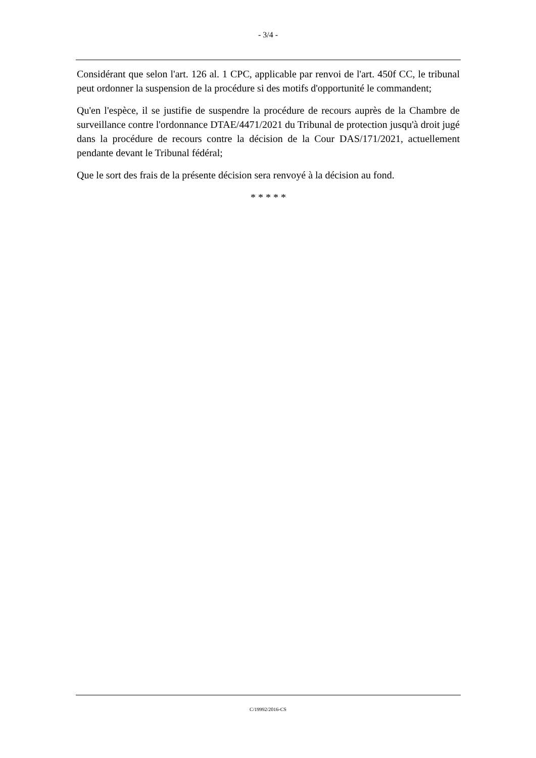- 3/4 -
Considérant que selon l'art. 126 al. 1 CPC, applicable par renvoi de l'art. 450f CC, le tribunal peut ordonner la suspension de la procédure si des motifs d'opportunité le commandent;
Qu'en l'espèce, il se justifie de suspendre la procédure de recours auprès de la Chambre de surveillance contre l'ordonnance DTAE/4471/2021 du Tribunal de protection jusqu'à droit jugé dans la procédure de recours contre la décision de la Cour DAS/171/2021, actuellement pendante devant le Tribunal fédéral;
Que le sort des frais de la présente décision sera renvoyé à la décision au fond.
* * * * *
C/19992/2016-CS